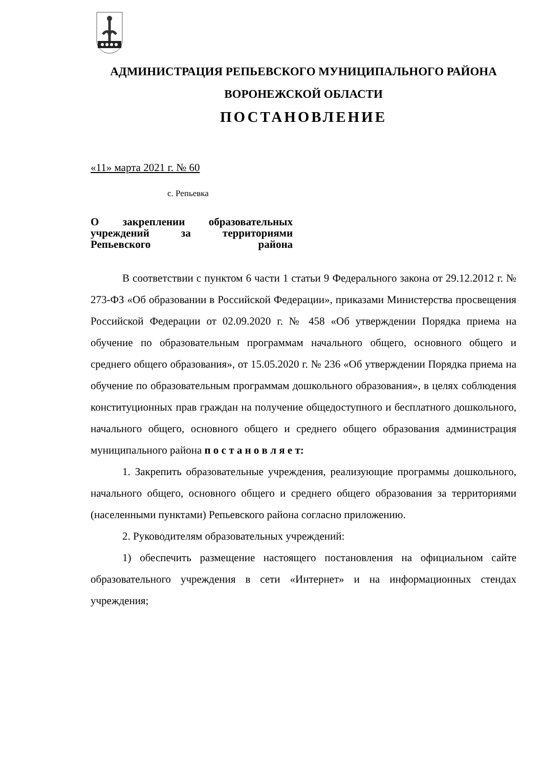АДМИНИСТРАЦИЯ РЕПЬЕВСКОГО МУНИЦИПАЛЬНОГО РАЙОНА
ВОРОНЕЖСКОЙ ОБЛАСТИ
ПОСТАНОВЛЕНИЕ
«11» марта 2021 г. № 60
с. Репьевка
О закреплении образовательных учреждений за территориями Репьевского района
В соответствии с пунктом 6 части 1 статьи 9 Федерального закона от 29.12.2012 г. № 273-ФЗ «Об образовании в Российской Федерации», приказами Министерства просвещения Российской Федерации от 02.09.2020 г. № 458 «Об утверждении Порядка приема на обучение по образовательным программам начального общего, основного общего и среднего общего образования», от 15.05.2020 г. № 236 «Об утверждении Порядка приема на обучение по образовательным программам дошкольного образования», в целях соблюдения конституционных прав граждан на получение общедоступного и бесплатного дошкольного, начального общего, основного общего и среднего общего образования администрация муниципального района п о с т а н о в л я е т:
1. Закрепить образовательные учреждения, реализующие программы дошкольного, начального общего, основного общего и среднего общего образования за территориями (населенными пунктами) Репьевского района согласно приложению.
2. Руководителям образовательных учреждений:
1) обеспечить размещение настоящего постановления на официальном сайте образовательного учреждения в сети «Интернет» и на информационных стендах учреждения;